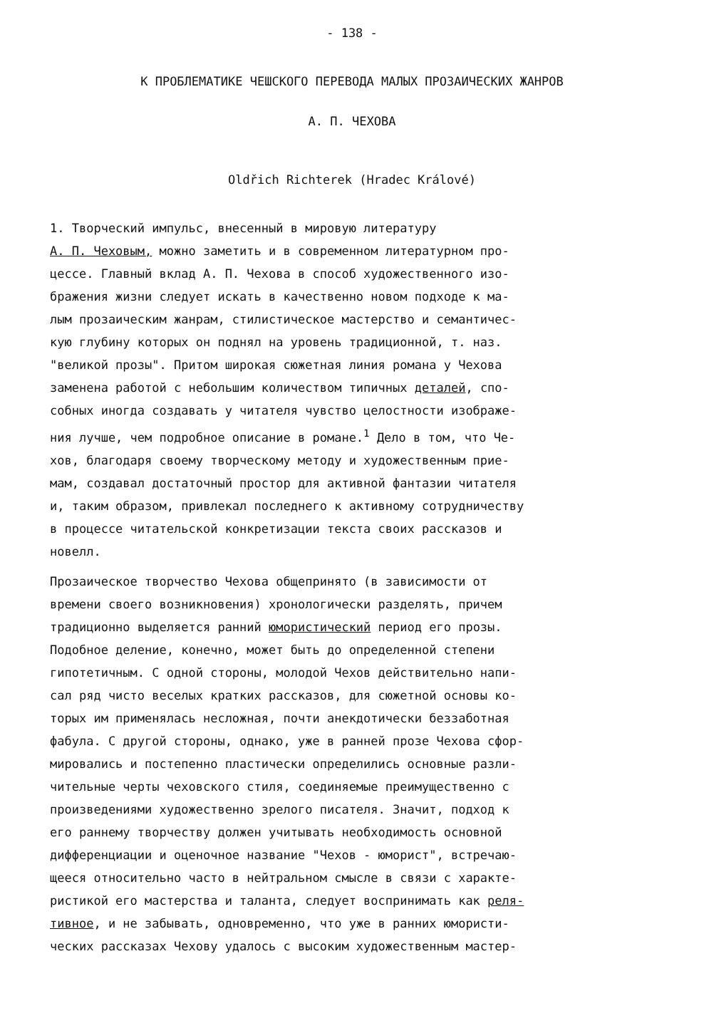- 138 -
К ПРОБЛЕМАТИКЕ ЧЕШСКОГО ПЕРЕВОДА МАЛЫХ ПРОЗАИЧЕСКИХ ЖАНРОВ
А. П. ЧЕХОВА
Oldřich Richterek (Hradec Králové)
1. Творческий импульс, внесенный в мировую литературу А. П. Чеховым, можно заметить и в современном литературном про- цессе. Главный вклад А. П. Чехова в способ художественного изо- бражения жизни следует искать в качественно новом подходе к ма- лым прозаическим жанрам, стилистическое мастерство и семантичес- кую глубину которых он поднял на уровень традиционной, т. наз. "великой прозы". Притом широкая сюжетная линия романа у Чехова заменена работой с небольшим количеством типичных деталей, спо- собных иногда создавать у читателя чувство целостности изображе- ния лучше, чем подробное описание в романе.<sup>1</sup> Дело в том, что Че- хов, благодаря своему творческому методу и художественным прие- мам, создавал достаточный простор для активной фантазии читателя и, таким образом, привлекал последнего к активному сотрудничеству в процессе читательской конкретизации текста своих рассказов и новелл.
Прозаическое творчество Чехова общепринято (в зависимости от времени своего возникновения) хронологически разделять, причем традиционно выделяется ранний юмористический период его прозы. Подобное деление, конечно, может быть до определенной степени гипотетичным. С одной стороны, молодой Чехов действительно напи- сал ряд чисто веселых кратких рассказов, для сюжетной основы ко- торых им применялась несложная, почти анекдотически беззаботная фабула. С другой стороны, однако, уже в ранней прозе Чехова сфор- мировались и постепенно пластически определились основные разли- чительные черты чеховского стиля, соединяемые преимущественно с произведениями художественно зрелого писателя. Значит, подход к его раннему творчеству должен учитывать необходимость основной дифференциации и оценочное название "Чехов - юморист", встречаю- щееся относительно часто в нейтральном смысле в связи с характе- ристикой его мастерства и таланта, следует воспринимать как реля- тивное, и не забывать, одновременно, что уже в ранних юмористи- ческих рассказах Чехову удалось с высоким художественным мастер-